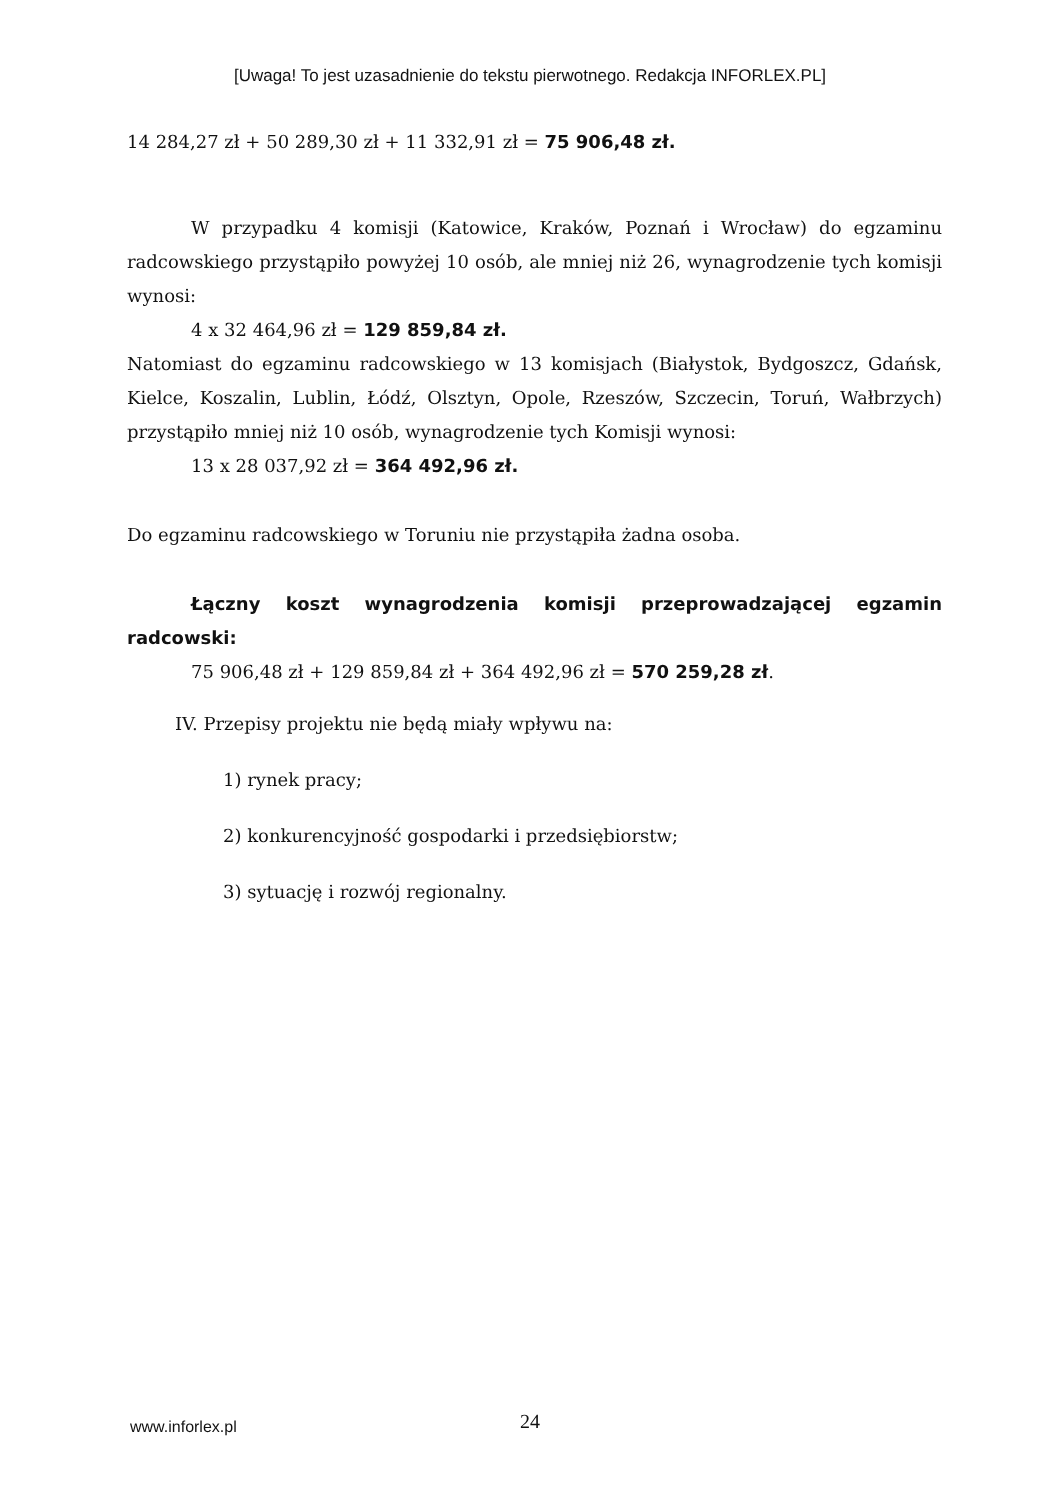[Uwaga! To jest uzasadnienie do tekstu pierwotnego. Redakcja INFORLEX.PL]
14 284,27 zł + 50 289,30 zł + 11 332,91 zł = 75 906,48 zł.
W przypadku 4 komisji (Katowice, Kraków, Poznań i Wrocław) do egzaminu radcowskiego przystąpiło powyżej 10 osób, ale mniej niż 26, wynagrodzenie tych komisji wynosi:
4 x 32 464,96 zł = 129 859,84 zł.
Natomiast do egzaminu radcowskiego w 13 komisjach (Białystok, Bydgoszcz, Gdańsk, Kielce, Koszalin, Lublin, Łódź, Olsztyn, Opole, Rzeszów, Szczecin, Toruń, Wałbrzych) przystąpiło mniej niż 10 osób, wynagrodzenie tych Komisji wynosi:
13 x 28 037,92 zł = 364 492,96 zł.
Do egzaminu radcowskiego w Toruniu nie przystąpiła żadna osoba.
Łączny koszt wynagrodzenia komisji przeprowadzającej egzamin radcowski:
75 906,48 zł + 129 859,84 zł + 364 492,96 zł = 570 259,28 zł.
IV. Przepisy projektu nie będą miały wpływu na:
1) rynek pracy;
2) konkurencyjność gospodarki i przedsiębiorstw;
3) sytuację i rozwój regionalny.
www.inforlex.pl
24